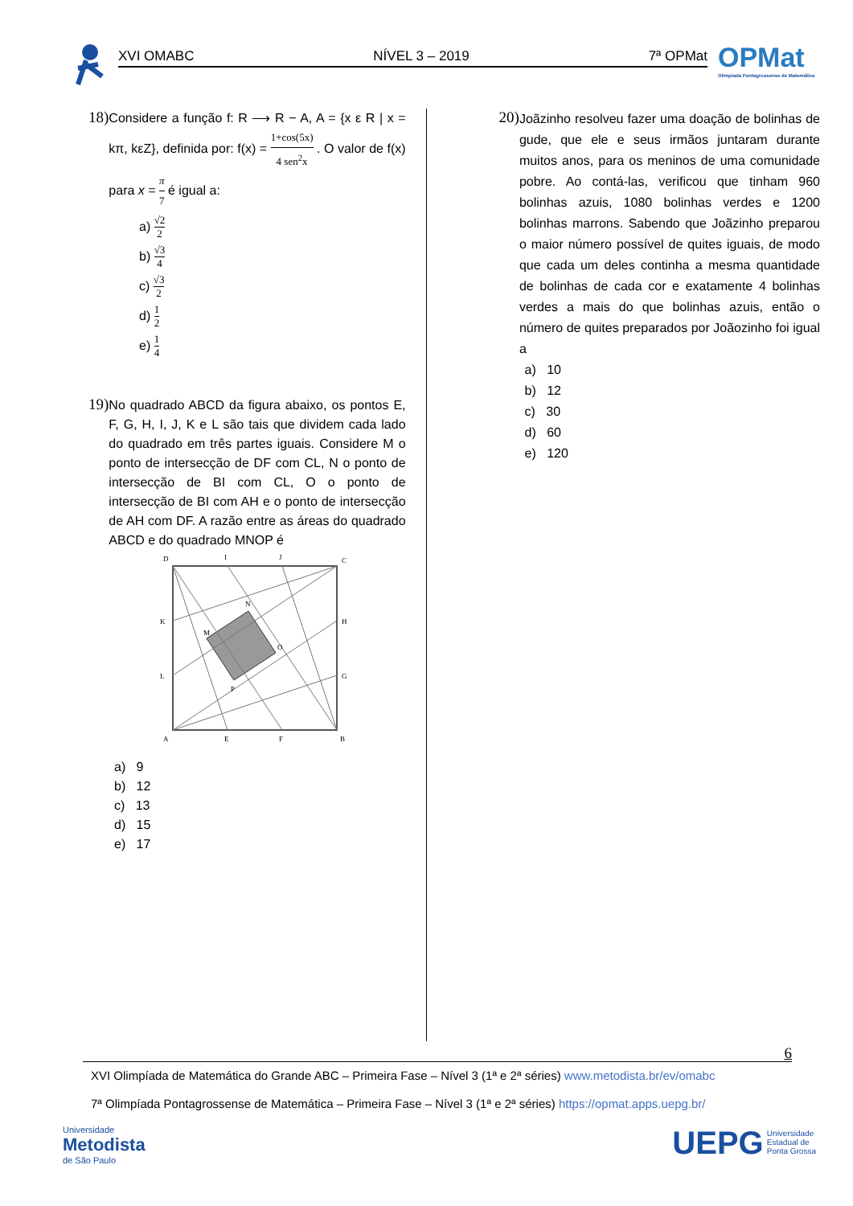XVI OMABC NÍVEL 3 – 2019 7ª OPMat
OPMat
Olimpíada Pontagrossense de Matemática
18)
Considere a função f: R ⟶ R − A, A = {x ε R | x = kπ, kεZ}, definida por: f(x) = 1+cos(5x) 4 sen<sup>2</sup>x . O valor de f(x) para x = π 7 é igual a:
a) √2 2
b) √3 4
c) √3 2
d) 1 2
e) 1 4
19)
No quadrado ABCD da figura abaixo, os pontos E, F, G, H, I, J, K e L são tais que dividem cada lado do quadrado em três partes iguais. Considere M o ponto de intersecção de DF com CL, N o ponto de intersecção de BI com CL, O o ponto de intersecção de BI com AH e o ponto de intersecção de AH com DF. A razão entre as áreas do quadrado ABCD e do quadrado MNOP é
D
I
J
C
K
H
M
N
O
P
L
G
A
E
F
B
a) 9
b) 12
c) 13
d) 15
e) 17
20)
Joãzinho resolveu fazer uma doação de bolinhas de gude, que ele e seus irmãos juntaram durante muitos anos, para os meninos de uma comunidade pobre. Ao contá-las, verificou que tinham 960 bolinhas azuis, 1080 bolinhas verdes e 1200 bolinhas marrons. Sabendo que Joãzinho preparou o maior número possível de quites iguais, de modo que cada um deles continha a mesma quantidade de bolinhas de cada cor e exatamente 4 bolinhas verdes a mais do que bolinhas azuis, então o número de quites preparados por Joãozinho foi igual a
a) 10
b) 12
c) 30
d) 60
e) 120
XVI Olimpíada de Matemática do Grande ABC – Primeira Fase – Nível 3 (1ª e 2ª séries) www.metodista.br/ev/omabc 6
7ª Olimpíada Pontagrossense de Matemática – Primeira Fase – Nível 3 (1ª e 2ª séries) https://opmat.apps.uepg.br/
Universidade
Metodista
de São Paulo UEPG Universidade
Estadual de
Ponta Grossa